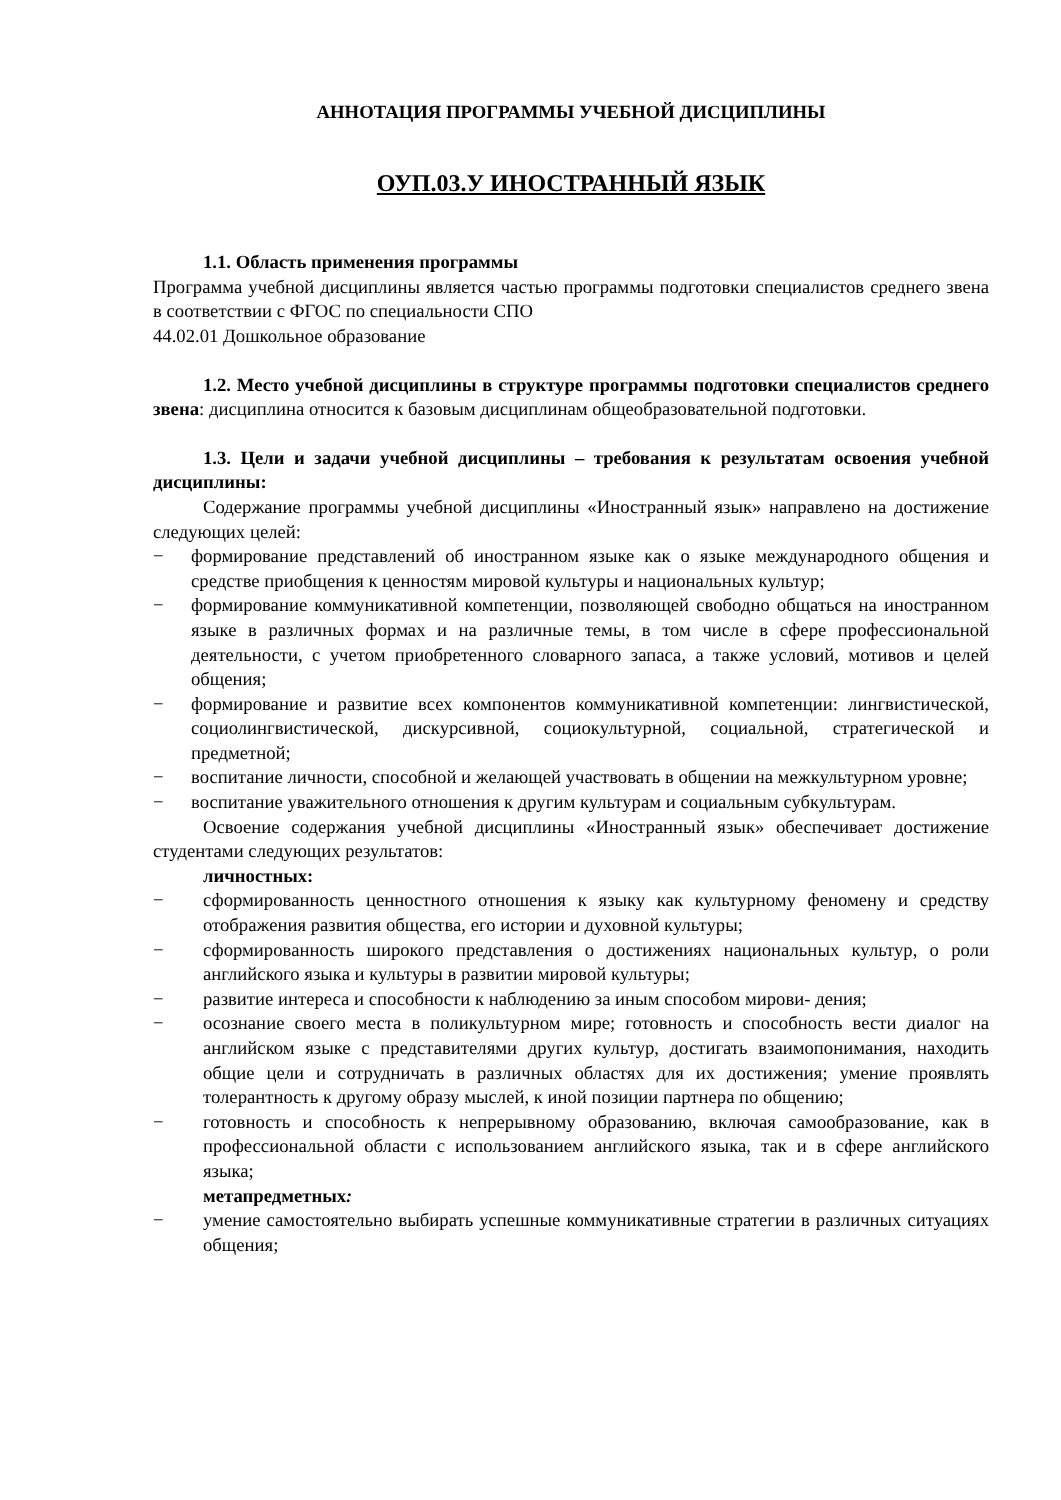АННОТАЦИЯ ПРОГРАММЫ УЧЕБНОЙ ДИСЦИПЛИНЫ
ОУП.03.У ИНОСТРАННЫЙ ЯЗЫК
1.1. Область применения программы
Программа учебной дисциплины является частью программы подготовки специалистов среднего звена в соответствии с ФГОС по специальности СПО
44.02.01 Дошкольное образование
1.2. Место учебной дисциплины в структуре программы подготовки специалистов среднего звена: дисциплина относится к базовым дисциплинам общеобразовательной подготовки.
1.3. Цели и задачи учебной дисциплины – требования к результатам освоения учебной дисциплины:
Содержание программы учебной дисциплины «Иностранный язык» направлено на достижение следующих целей:
− формирование представлений об иностранном языке как о языке международного общения и средстве приобщения к ценностям мировой культуры и национальных культур;
− формирование коммуникативной компетенции, позволяющей свободно общаться на иностранном языке в различных формах и на различные темы, в том числе в сфере профессиональной деятельности, с учетом приобретенного словарного запаса, а также условий, мотивов и целей общения;
− формирование и развитие всех компонентов коммуникативной компетенции: лингвистической, социолингвистической, дискурсивной, социокультурной, социальной, стратегической и предметной;
− воспитание личности, способной и желающей участвовать в общении на межкультурном уровне;
− воспитание уважительного отношения к другим культурам и социальным субкультурам.
Освоение содержания учебной дисциплины «Иностранный язык» обеспечивает достижение студентами следующих результатов:
личностных:
− сформированность ценностного отношения к языку как культурному феномену и средству отображения развития общества, его истории и духовной культуры;
− сформированность широкого представления о достижениях национальных культур, о роли английского языка и культуры в развитии мировой культуры;
− развитие интереса и способности к наблюдению за иным способом мирови- дения;
− осознание своего места в поликультурном мире; готовность и способность вести диалог на английском языке с представителями других культур, достигать взаимопонимания, находить общие цели и сотрудничать в различных областях для их достижения; умение проявлять толерантность к другому образу мыслей, к иной позиции партнера по общению;
− готовность и способность к непрерывному образованию, включая самообразование, как в профессиональной области с использованием английского языка, так и в сфере английского языка;
метапредметных:
− умение самостоятельно выбирать успешные коммуникативные стратегии в различных ситуациях общения;